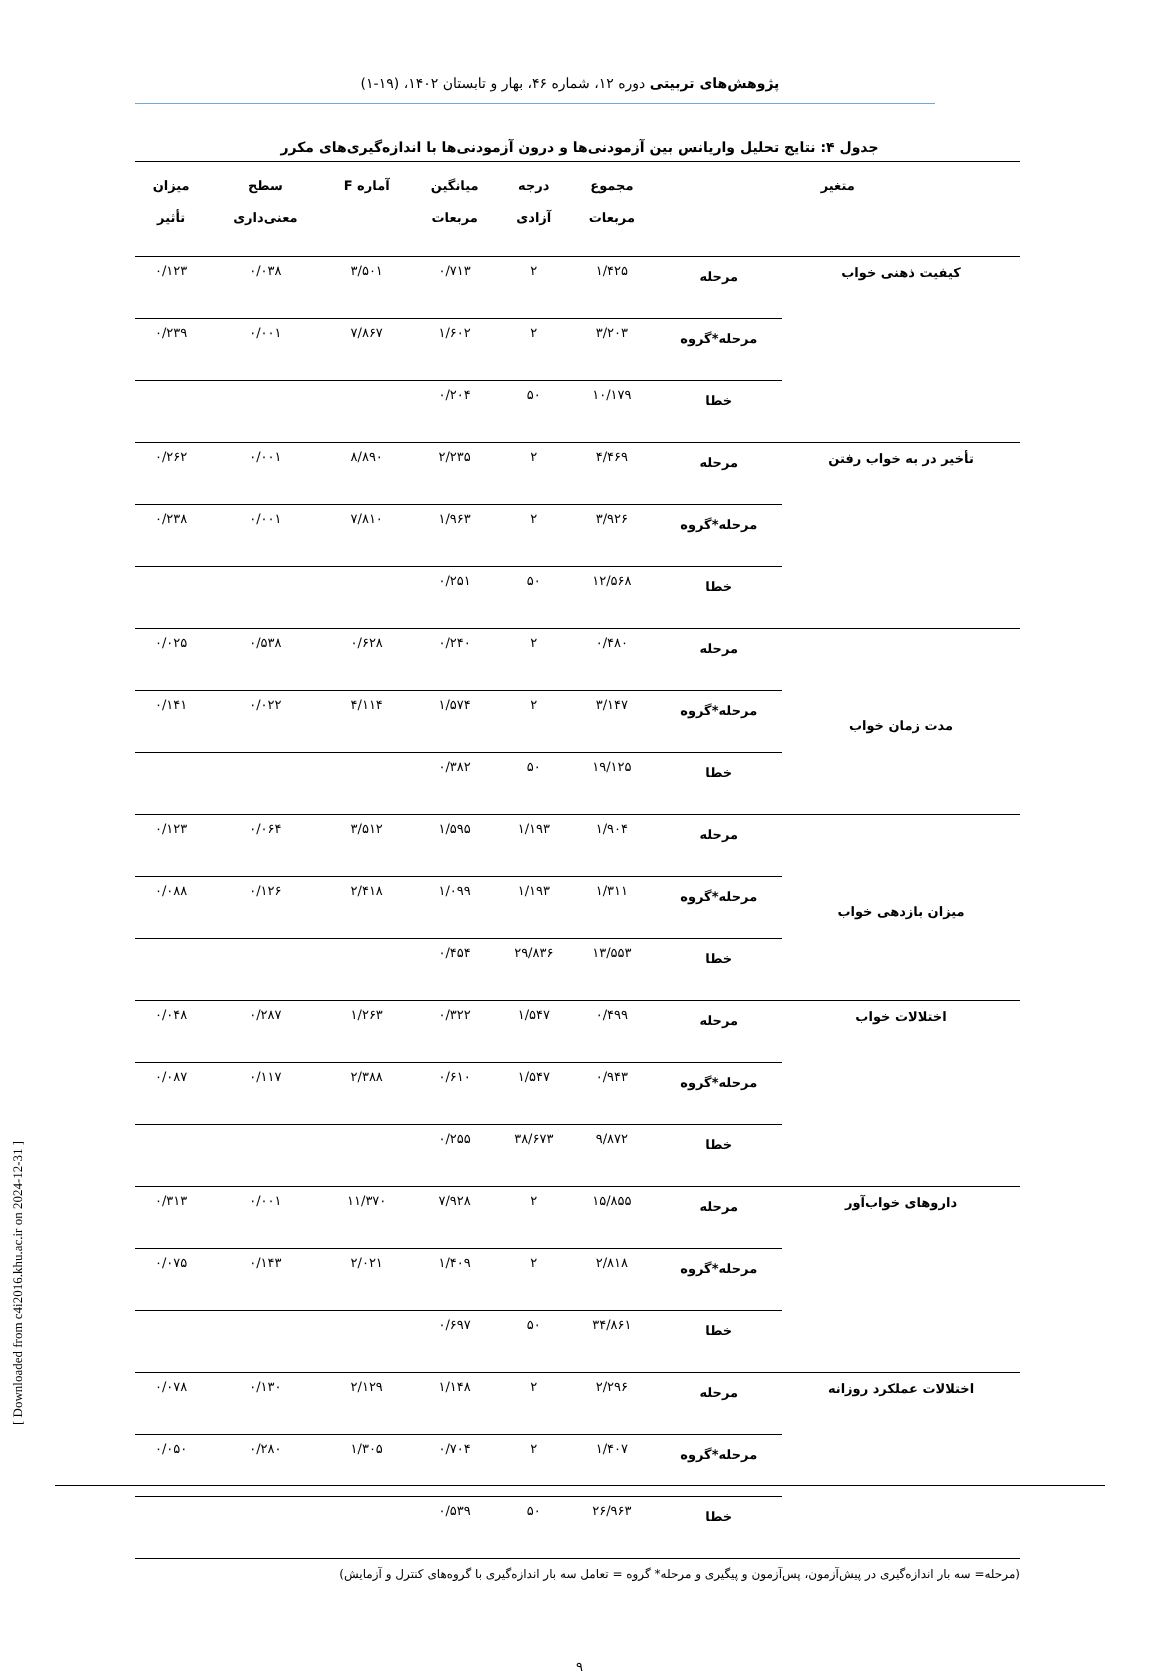پژوهش‌های تربیتی دوره ۱۲، شماره ۴۶، بهار و تابستان ۱۴۰۲، (۱۹-۱)
جدول ۴: نتایج تحلیل واریانس بین آزمودنی‌ها و درون آزمودنی‌ها با اندازه‌گیری‌های مکرر
| متغیر | | مجموع مربعات | درجه آزادی | میانگین مربعات | آماره F | سطح معنی‌داری | میزان تأثیر |
| --- | --- | --- | --- | --- | --- | --- | --- |
| کیفیت ذهنی خواب | مرحله | ۱/۴۲۵ | ۲ | ۰/۷۱۳ | ۳/۵۰۱ | ۰/۰۳۸ | ۰/۱۲۳ |
| | مرحله*گروه | ۳/۲۰۳ | ۲ | ۱/۶۰۲ | ۷/۸۶۷ | ۰/۰۰۱ | ۰/۲۳۹ |
| | خطا | ۱۰/۱۷۹ | ۵۰ | ۰/۲۰۴ | | | |
| تأخیر در به خواب رفتن | مرحله | ۴/۴۶۹ | ۲ | ۲/۲۳۵ | ۸/۸۹۰ | ۰/۰۰۱ | ۰/۲۶۲ |
| | مرحله*گروه | ۳/۹۲۶ | ۲ | ۱/۹۶۳ | ۷/۸۱۰ | ۰/۰۰۱ | ۰/۲۳۸ |
| | خطا | ۱۲/۵۶۸ | ۵۰ | ۰/۲۵۱ | | | |
| مدت زمان خواب | مرحله | ۰/۴۸۰ | ۲ | ۰/۲۴۰ | ۰/۶۲۸ | ۰/۵۳۸ | ۰/۰۲۵ |
| | مرحله*گروه | ۳/۱۴۷ | ۲ | ۱/۵۷۴ | ۴/۱۱۴ | ۰/۰۲۲ | ۰/۱۴۱ |
| | خطا | ۱۹/۱۲۵ | ۵۰ | ۰/۳۸۲ | | | |
| میزان بازدهی خواب | مرحله | ۱/۹۰۴ | ۱/۱۹۳ | ۱/۵۹۵ | ۳/۵۱۲ | ۰/۰۶۴ | ۰/۱۲۳ |
| | مرحله*گروه | ۱/۳۱۱ | ۱/۱۹۳ | ۱/۰۹۹ | ۲/۴۱۸ | ۰/۱۲۶ | ۰/۰۸۸ |
| | خطا | ۱۳/۵۵۳ | ۲۹/۸۳۶ | ۰/۴۵۴ | | | |
| اختلالات خواب | مرحله | ۰/۴۹۹ | ۱/۵۴۷ | ۰/۳۲۲ | ۱/۲۶۳ | ۰/۲۸۷ | ۰/۰۴۸ |
| | مرحله*گروه | ۰/۹۴۳ | ۱/۵۴۷ | ۰/۶۱۰ | ۲/۳۸۸ | ۰/۱۱۷ | ۰/۰۸۷ |
| | خطا | ۹/۸۷۲ | ۳۸/۶۷۳ | ۰/۲۵۵ | | | |
| داروهای خواب‌آور | مرحله | ۱۵/۸۵۵ | ۲ | ۷/۹۲۸ | ۱۱/۳۷۰ | ۰/۰۰۱ | ۰/۳۱۳ |
| | مرحله*گروه | ۲/۸۱۸ | ۲ | ۱/۴۰۹ | ۲/۰۲۱ | ۰/۱۴۳ | ۰/۰۷۵ |
| | خطا | ۳۴/۸۶۱ | ۵۰ | ۰/۶۹۷ | | | |
| اختلالات عملکرد روزانه | مرحله | ۲/۲۹۶ | ۲ | ۱/۱۴۸ | ۲/۱۲۹ | ۰/۱۳۰ | ۰/۰۷۸ |
| | مرحله*گروه | ۱/۴۰۷ | ۲ | ۰/۷۰۴ | ۱/۳۰۵ | ۰/۲۸۰ | ۰/۰۵۰ |
| | خطا | ۲۶/۹۶۳ | ۵۰ | ۰/۵۳۹ | | | |
(مرحله= سه بار اندازه‌گیری در پیش‌آزمون، پس‌آزمون و پیگیری و مرحله* گروه = تعامل سه بار اندازه‌گیری با گروه‌های کنترل و آزمایش)
۹
[ Downloaded from c4i2016.khu.ac.ir on 2024-12-31 ]